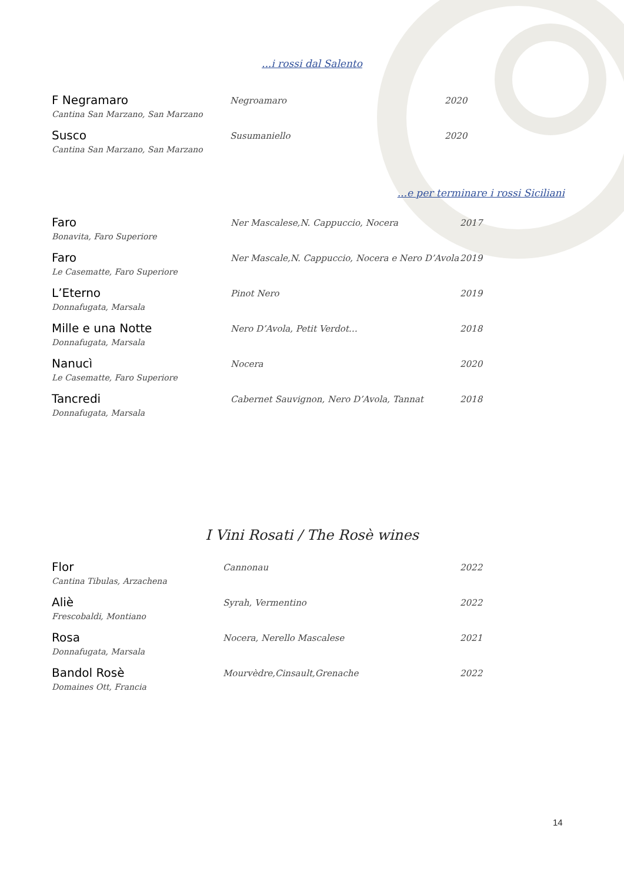...i rossi dal Salento
| F Negramaro | Negroamaro | 2020 |
| Cantina San Marzano, San Marzano | | |
| Susco | Susumaniello | 2020 |
| Cantina San Marzano, San Marzano | | |
...e per terminare i rossi Siciliani
| Faro | Ner Mascalese,N. Cappuccio, Nocera | 2017 |
| Bonavita, Faro Superiore | | |
| Faro | Ner Mascale,N. Cappuccio, Nocera e Nero D’Avola | 2019 |
| Le Casematte, Faro Superiore | | |
| L’Eterno | Pinot Nero | 2019 |
| Donnafugata, Marsala | | |
| Mille e una Notte | Nero D’Avola, Petit Verdot… | 2018 |
| Donnafugata, Marsala | | |
| Nanucì | Nocera | 2020 |
| Le Casematte, Faro Superiore | | |
| Tancredi | Cabernet Sauvignon, Nero D’Avola, Tannat | 2018 |
| Donnafugata, Marsala | | |
I Vini Rosati / The Rosè wines
| Flor | Cannonau | 2022 |
| Cantina Tibulas, Arzachena | | |
| Aliè | Syrah, Vermentino | 2022 |
| Frescobaldi, Montiano | | |
| Rosa | Nocera, Nerello Mascalese | 2021 |
| Donnafugata, Marsala | | |
| Bandol Rosè | Mourvèdre,Cinsault,Grenache | 2022 |
| Domaines Ott, Francia | | |
14